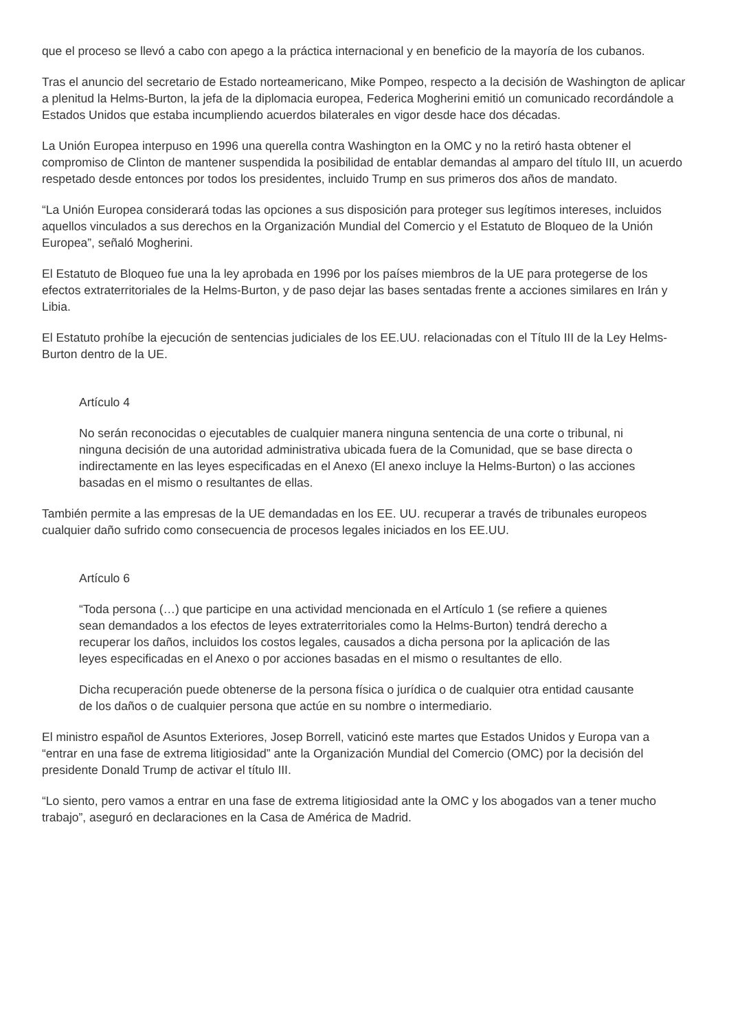que el proceso se llevó a cabo con apego a la práctica internacional y en beneficio de la mayoría de los cubanos.
Tras el anuncio del secretario de Estado norteamericano, Mike Pompeo, respecto a la decisión de Washington de aplicar a plenitud la Helms-Burton, la jefa de la diplomacia europea, Federica Mogherini emitió un comunicado recordándole a Estados Unidos que estaba incumpliendo acuerdos bilaterales en vigor desde hace dos décadas.
La Unión Europea interpuso en 1996 una querella contra Washington en la OMC y no la retiró hasta obtener el compromiso de Clinton de mantener suspendida la posibilidad de entablar demandas al amparo del título III, un acuerdo respetado desde entonces por todos los presidentes, incluido Trump en sus primeros dos años de mandato.
“La Unión Europea considerará todas las opciones a sus disposición para proteger sus legítimos intereses, incluidos aquellos vinculados a sus derechos en la Organización Mundial del Comercio y el Estatuto de Bloqueo de la Unión Europea”, señaló Mogherini.
El Estatuto de Bloqueo fue una la ley aprobada en 1996 por los países miembros de la UE para protegerse de los efectos extraterritoriales de la Helms-Burton, y de paso dejar las bases sentadas frente a acciones similares en Irán y Libia.
El Estatuto prohíbe la ejecución de sentencias judiciales de los EE.UU. relacionadas con el Título III de la Ley Helms-Burton dentro de la UE.
Artículo 4
No serán reconocidas o ejecutables de cualquier manera ninguna sentencia de una corte o tribunal, ni ninguna decisión de una autoridad administrativa ubicada fuera de la Comunidad, que se base directa o indirectamente en las leyes especificadas en el Anexo (El anexo incluye la Helms-Burton) o las acciones basadas en el mismo o resultantes de ellas.
También permite a las empresas de la UE demandadas en los EE. UU. recuperar a través de tribunales europeos cualquier daño sufrido como consecuencia de procesos legales iniciados en los EE.UU.
Artículo 6
“Toda persona (…) que participe en una actividad mencionada en el Artículo 1 (se refiere a quienes sean demandados a los efectos de leyes extraterritoriales como la Helms-Burton) tendrá derecho a recuperar los daños, incluidos los costos legales, causados a dicha persona por la aplicación de las leyes especificadas en el Anexo o por acciones basadas en el mismo o resultantes de ello.
Dicha recuperación puede obtenerse de la persona física o jurídica o de cualquier otra entidad causante de los daños o de cualquier persona que actúe en su nombre o intermediario.
El ministro español de Asuntos Exteriores, Josep Borrell, vaticinó este martes que Estados Unidos y Europa van a “entrar en una fase de extrema litigiosidad” ante la Organización Mundial del Comercio (OMC) por la decisión del presidente Donald Trump de activar el título III.
“Lo siento, pero vamos a entrar en una fase de extrema litigiosidad ante la OMC y los abogados van a tener mucho trabajo”, aseguró en declaraciones en la Casa de América de Madrid.